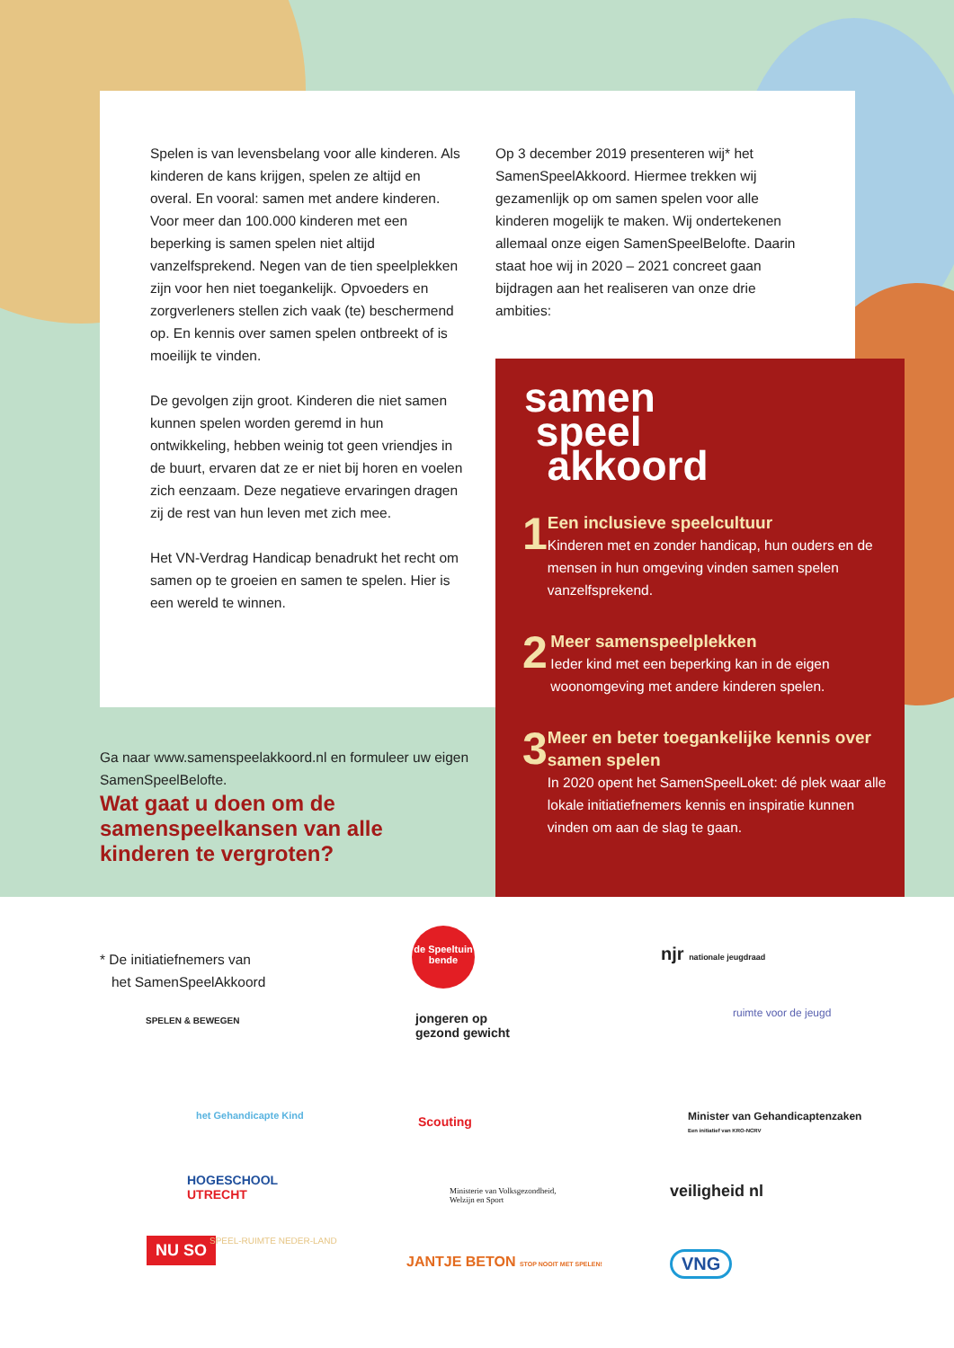Spelen is van levensbelang voor alle kinderen. Als kinderen de kans krijgen, spelen ze altijd en overal. En vooral: samen met andere kinderen. Voor meer dan 100.000 kinderen met een beperking is samen spelen niet altijd vanzelfsprekend. Negen van de tien speelplekken zijn voor hen niet toegankelijk. Opvoeders en zorgverleners stellen zich vaak (te) beschermend op. En kennis over samen spelen ontbreekt of is moeilijk te vinden.
De gevolgen zijn groot. Kinderen die niet samen kunnen spelen worden geremd in hun ontwikkeling, hebben weinig tot geen vriendjes in de buurt, ervaren dat ze er niet bij horen en voelen zich eenzaam. Deze negatieve ervaringen dragen zij de rest van hun leven met zich mee.
Het VN-Verdrag Handicap benadrukt het recht om samen op te groeien en samen te spelen. Hier is een wereld te winnen.
Op 3 december 2019 presenteren wij* het SamenSpeelAkkoord. Hiermee trekken wij gezamenlijk op om samen spelen voor alle kinderen mogelijk te maken. Wij ondertekenen allemaal onze eigen SamenSpeelBelofte. Daarin staat hoe wij in 2020 – 2021 concreet gaan bijdragen aan het realiseren van onze drie ambities:
samen
speel
akkoord
1
Een inclusieve speelcultuur
Kinderen met en zonder handicap, hun ouders en de mensen in hun omgeving vinden samen spelen vanzelfsprekend.
2
Meer samenspeelplekken
Ieder kind met een beperking kan in de eigen woonomgeving met andere kinderen spelen.
3
Meer en beter toegankelijke kennis over samen spelen
In 2020 opent het SamenSpeelLoket: dé plek waar alle lokale initiatiefnemers kennis en inspiratie kunnen vinden om aan de slag te gaan.
Ga naar www.samenspeelakkoord.nl en formuleer uw eigen SamenSpeelBelofte.
Wat gaat u doen om de samenspeelkansen van alle kinderen te vergroten?
* De initiatiefnemers van
het SamenSpeelAkkoord
de Speeltuin bende
njr nationale jeugdraad
SPELEN & BEWEGEN
jongeren op
gezond gewicht
ruimte voor de jeugd
het Gehandicapte Kind Scouting
Minister van Gehandicaptenzaken
Een initiatief van KRO-NCRV
HOGESCHOOL
UTRECHT
Ministerie van Volksgezondheid,
Welzijn en Sport
veiligheid nl
NU SO SPEEL-RUIMTE NEDER-LAND
JANTJE BETON STOP NOOIT MET SPELEN!
VNG